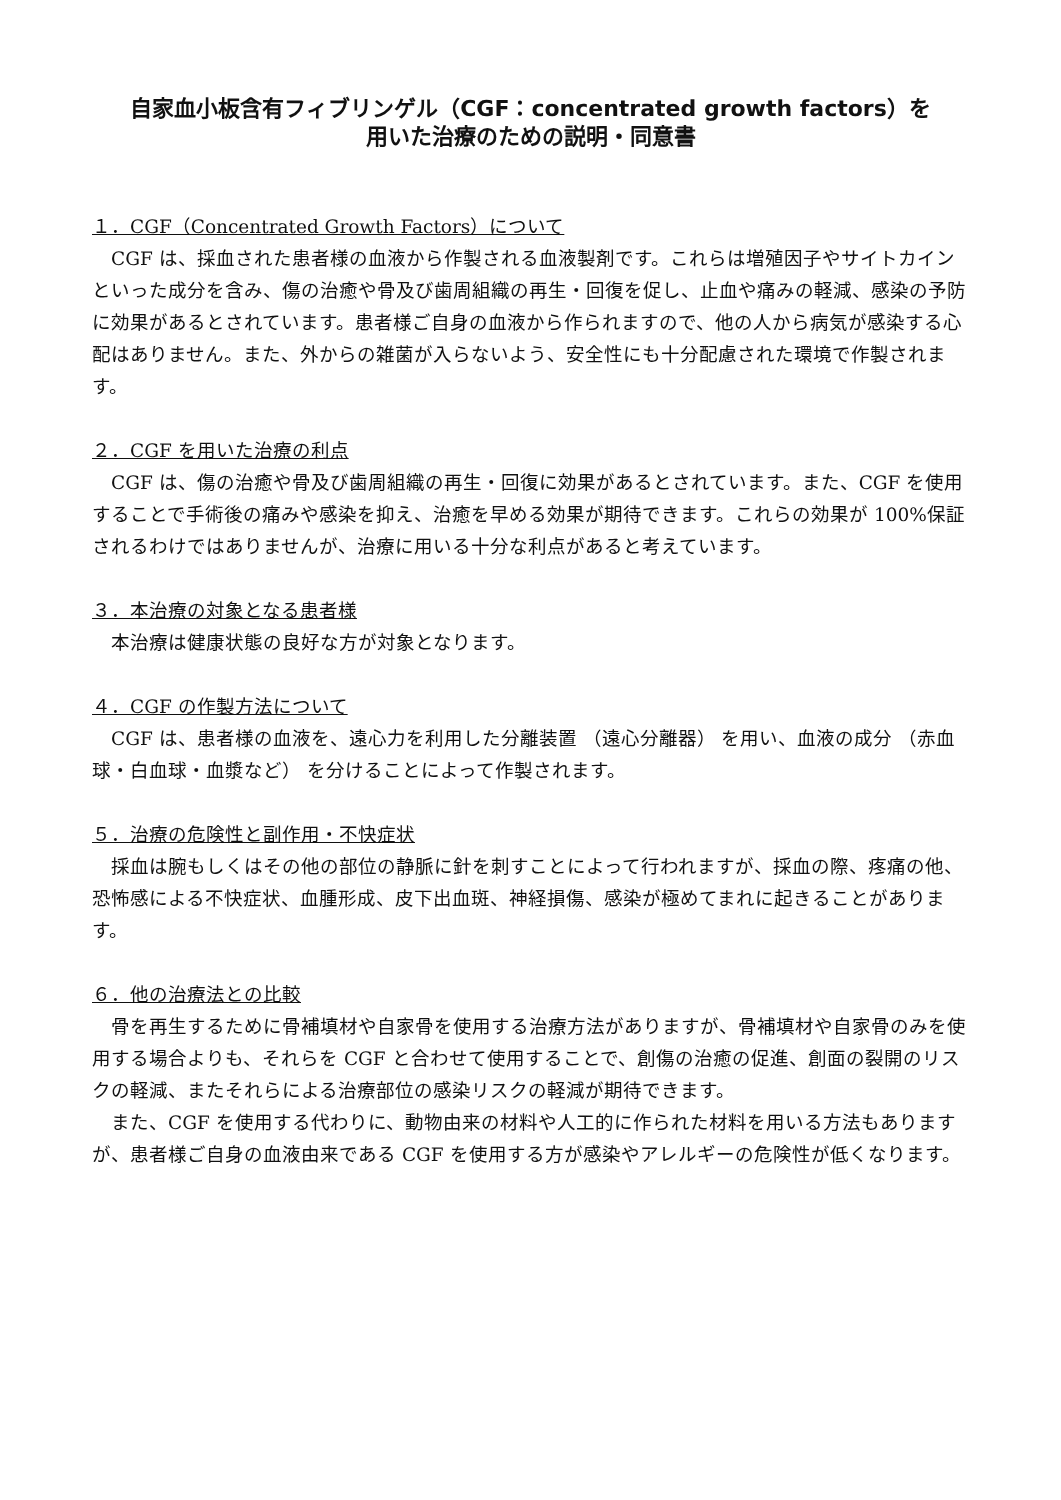自家血小板含有フィブリンゲル（CGF：concentrated growth factors）を
用いた治療のための説明・同意書
１．CGF（Concentrated Growth Factors）について
　CGF は、採血された患者様の血液から作製される血液製剤です。これらは増殖因子やサイトカインといった成分を含み、傷の治癒や骨及び歯周組織の再生・回復を促し、止血や痛みの軽減、感染の予防に効果があるとされています。患者様ご自身の血液から作られますので、他の人から病気が感染する心配はありません。また、外からの雑菌が入らないよう、安全性にも十分配慮された環境で作製されます。
２．CGF を用いた治療の利点
　CGF は、傷の治癒や骨及び歯周組織の再生・回復に効果があるとされています。また、CGF を使用することで手術後の痛みや感染を抑え、治癒を早める効果が期待できます。これらの効果が 100%保証されるわけではありませんが、治療に用いる十分な利点があると考えています。
３．本治療の対象となる患者様
　本治療は健康状態の良好な方が対象となります。
４．CGF の作製方法について
　CGF は、患者様の血液を、遠心力を利用した分離装置 （遠心分離器） を用い、血液の成分 （赤血球・白血球・血漿など） を分けることによって作製されます。
５．治療の危険性と副作用・不快症状
　採血は腕もしくはその他の部位の静脈に針を刺すことによって行われますが、採血の際、疼痛の他、恐怖感による不快症状、血腫形成、皮下出血斑、神経損傷、感染が極めてまれに起きることがあります。
６．他の治療法との比較
　骨を再生するために骨補填材や自家骨を使用する治療方法がありますが、骨補填材や自家骨のみを使用する場合よりも、それらを CGF と合わせて使用することで、創傷の治癒の促進、創面の裂開のリスクの軽減、またそれらによる治療部位の感染リスクの軽減が期待できます。
　また、CGF を使用する代わりに、動物由来の材料や人工的に作られた材料を用いる方法もありますが、患者様ご自身の血液由来である CGF を使用する方が感染やアレルギーの危険性が低くなります。